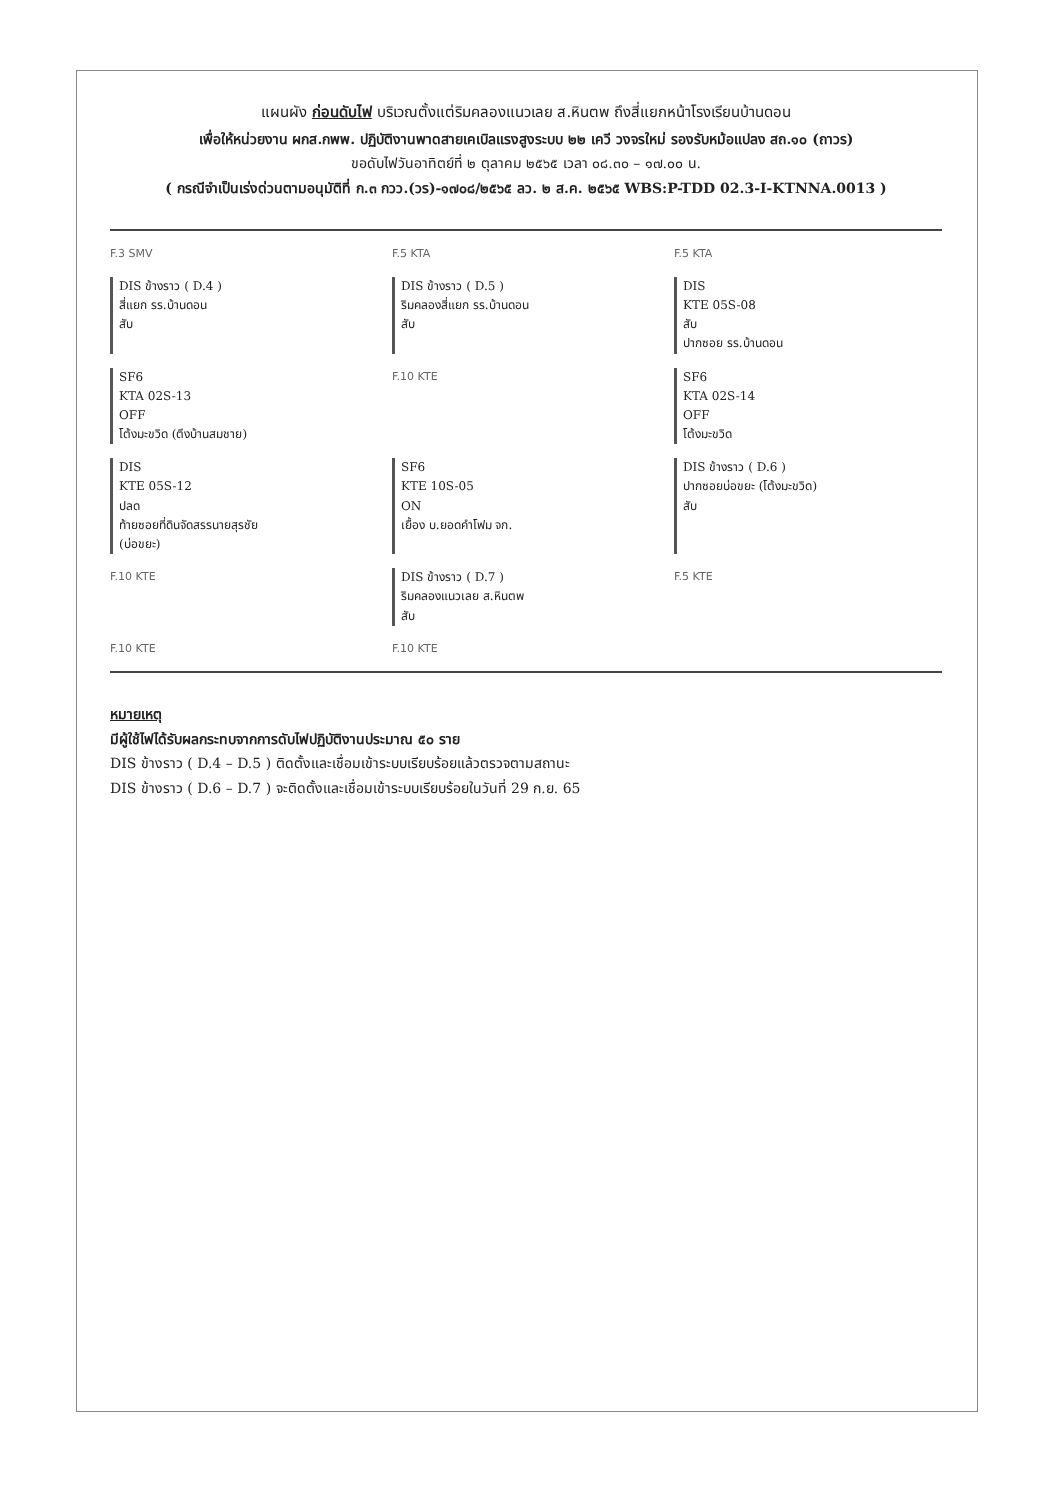แผนผัง ก่อนดับไฟ บริเวณตั้งแต่ริมคลองแนวเลย ส.หินตพ ถึงสี่แยกหน้าโรงเรียนบ้านดอน
เพื่อให้หน่วยงาน ผกส.กพพ. ปฏิบัติงานพาดสายเคเบิลแรงสูงระบบ ๒๒ เควี วงจรใหม่ รองรับหม้อแปลง สถ.๑๐ (ถาวร)
ขอดับไฟวันอาทิตย์ที่ ๒ ตุลาคม ๒๕๖๕ เวลา ๐๘.๓๐ – ๑๗.๐๐ น.
( กรณีจำเป็นเร่งด่วนตามอนุมัติที่ ก.๓ กวว.(วร)-๑๗๐๘/๒๕๖๕ ลว. ๒ ส.ค. ๒๕๖๕ WBS:P-TDD 02.3-I-KTNNA.0013 )
F.3 SMV
F.5 KTA
F.5 KTA
DIS ข้างราว ( D.4 )
สี่แยก รร.บ้านดอน
สับ
DIS ข้างราว ( D.5 )
ริมคลองสี่แยก รร.บ้านดอน
สับ
DIS
KTE 05S-08
สับ
ปากซอย รร.บ้านดอน
SF6
KTA 02S-13
OFF
โต้งมะขวิด (ตึงบ้านสมชาย)
F.10 KTE
SF6
KTA 02S-14
OFF
โต้งมะขวิด
DIS
KTE 05S-12
ปลด
ท้ายซอยที่ดินจัดสรรนายสุรชัย
(บ่อขยะ)
SF6
KTE 10S-05
ON
เยื้อง บ.ยอดคำโฟม จก.
DIS ข้างราว ( D.6 )
ปากซอยบ่อขยะ (โต้งมะขวิด)
สับ
F.10 KTE
DIS ข้างราว ( D.7 )
ริมคลองแนวเลย ส.หินตพ
สับ
F.5 KTE
F.10 KTE
F.10 KTE
หมายเหตุ
มีผู้ใช้ไฟได้รับผลกระทบจากการดับไฟปฏิบัติงานประมาณ ๕๐ ราย
DIS ข้างราว ( D.4 – D.5 ) ติดตั้งและเชื่อมเข้าระบบเรียบร้อยแล้วตรวจตามสถานะ
DIS ข้างราว ( D.6 – D.7 ) จะติดตั้งและเชื่อมเข้าระบบเรียบร้อยในวันที่ 29 ก.ย. 65